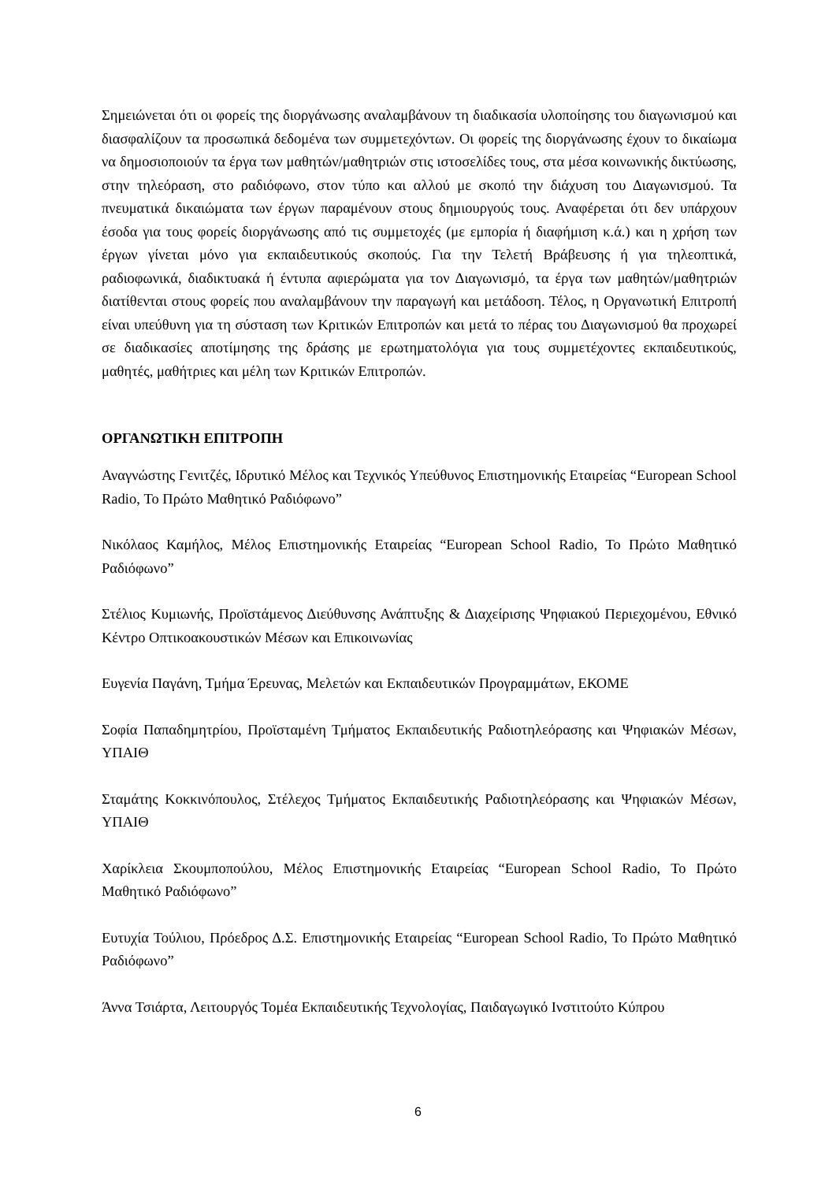Σημειώνεται ότι οι φορείς της διοργάνωσης αναλαμβάνουν τη διαδικασία υλοποίησης του διαγωνισμού και διασφαλίζουν τα προσωπικά δεδομένα των συμμετεχόντων. Οι φορείς της διοργάνωσης έχουν το δικαίωμα να δημοσιοποιούν τα έργα των μαθητών/μαθητριών στις ιστοσελίδες τους, στα μέσα κοινωνικής δικτύωσης, στην τηλεόραση, στο ραδιόφωνο, στον τύπο και αλλού με σκοπό την διάχυση του Διαγωνισμού. Τα πνευματικά δικαιώματα των έργων παραμένουν στους δημιουργούς τους. Αναφέρεται ότι δεν υπάρχουν έσοδα για τους φορείς διοργάνωσης από τις συμμετοχές (με εμπορία ή διαφήμιση κ.ά.) και η χρήση των έργων γίνεται μόνο για εκπαιδευτικούς σκοπούς. Για την Τελετή Βράβευσης ή για τηλεοπτικά, ραδιοφωνικά, διαδικτυακά ή έντυπα αφιερώματα για τον Διαγωνισμό, τα έργα των μαθητών/μαθητριών διατίθενται στους φορείς που αναλαμβάνουν την παραγωγή και μετάδοση. Τέλος, η Οργανωτική Επιτροπή είναι υπεύθυνη για τη σύσταση των Κριτικών Επιτροπών και μετά το πέρας του Διαγωνισμού θα προχωρεί σε διαδικασίες αποτίμησης της δράσης με ερωτηματολόγια για τους συμμετέχοντες εκπαιδευτικούς, μαθητές, μαθήτριες και μέλη των Κριτικών Επιτροπών.
ΟΡΓΑΝΩΤΙΚΗ ΕΠΙΤΡΟΠΗ
Αναγνώστης Γενιτζές, Ιδρυτικό Μέλος και Τεχνικός Υπεύθυνος Επιστημονικής Εταιρείας “European School Radio, Το Πρώτο Μαθητικό Ραδιόφωνο”
Νικόλαος Καμήλος, Μέλος Επιστημονικής Εταιρείας “European School Radio, Το Πρώτο Μαθητικό Ραδιόφωνο”
Στέλιος Κυμιωνής, Προϊστάμενος Διεύθυνσης Ανάπτυξης & Διαχείρισης Ψηφιακού Περιεχομένου, Εθνικό Κέντρο Οπτικοακουστικών Μέσων και Επικοινωνίας
Ευγενία Παγάνη, Τμήμα Έρευνας, Μελετών και Εκπαιδευτικών Προγραμμάτων, ΕΚΟΜΕ
Σοφία Παπαδημητρίου, Προϊσταμένη Τμήματος Εκπαιδευτικής Ραδιοτηλεόρασης και Ψηφιακών Μέσων, ΥΠΑΙΘ
Σταμάτης Κοκκινόπουλος, Στέλεχος Τμήματος Εκπαιδευτικής Ραδιοτηλεόρασης και Ψηφιακών Μέσων, ΥΠΑΙΘ
Χαρίκλεια Σκουμποπούλου, Μέλος Επιστημονικής Εταιρείας “European School Radio, Το Πρώτο Μαθητικό Ραδιόφωνο”
Ευτυχία Τούλιου, Πρόεδρος Δ.Σ. Επιστημονικής Εταιρείας “European School Radio, Το Πρώτο Μαθητικό Ραδιόφωνο”
Άννα Τσιάρτα, Λειτουργός Τομέα Εκπαιδευτικής Τεχνολογίας, Παιδαγωγικό Ινστιτούτο Κύπρου
6